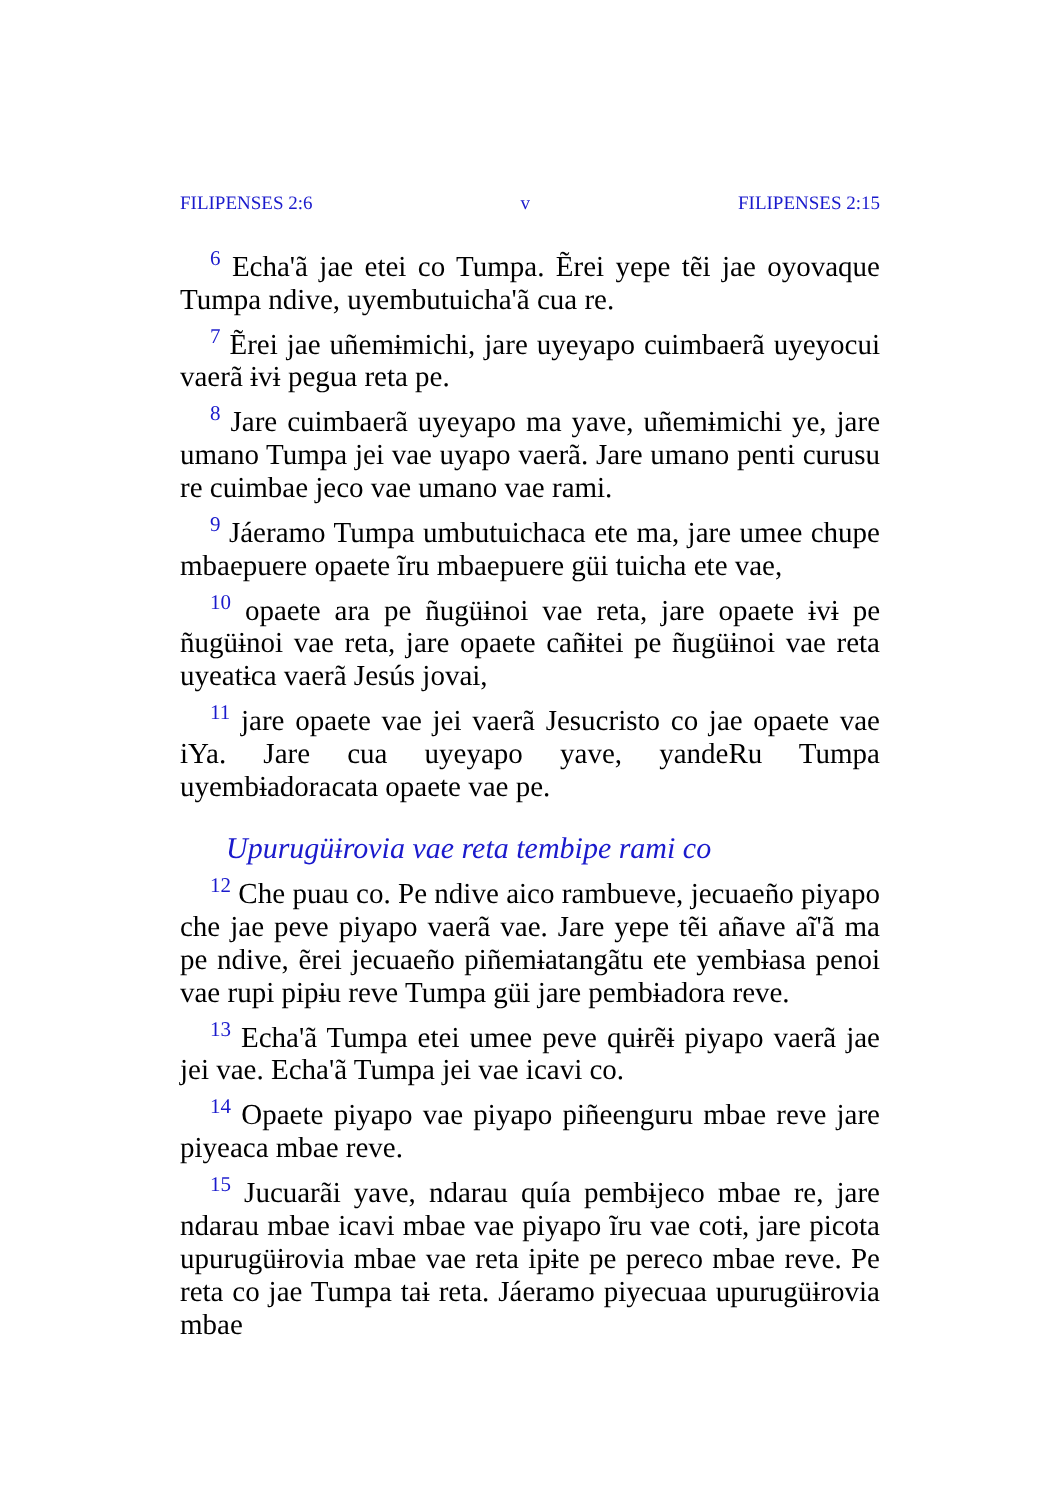FILIPENSES 2:6 v FILIPENSES 2:15
<sup>6</sup> Echa'ã jae etei co Tumpa. Ẽrei yepe tẽi jae oyovaque Tumpa ndive, uyembutuicha'ã cua re.
<sup>7</sup> Ẽrei jae uñemɨmichi, jare uyeyapo cuimbaerã uyeyocui vaerã ɨvɨ pegua reta pe.
<sup>8</sup> Jare cuimbaerã uyeyapo ma yave, uñemɨmichi ye, jare umano Tumpa jei vae uyapo vaerã. Jare umano penti curusu re cuimbae jeco vae umano vae rami.
<sup>9</sup> Jáeramo Tumpa umbutuichaca ete ma, jare umee chupe mbaepuere opaete ĩru mbaepuere güi tuicha ete vae,
<sup>10</sup> opaete ara pe ñugüɨnoi vae reta, jare opaete ɨvɨ pe ñugüɨnoi vae reta, jare opaete cañɨtei pe ñugüɨnoi vae reta uyeatɨca vaerã Jesús jovai,
<sup>11</sup> jare opaete vae jei vaerã Jesucristo co jae opaete vae iYa. Jare cua uyeyapo yave, yandeRu Tumpa uyembɨadoracata opaete vae pe.
Upurugüɨrovia vae reta tembipe rami co
<sup>12</sup> Che puau co. Pe ndive aico rambueve, jecuaeño piyapo che jae peve piyapo vaerã vae. Jare yepe tẽi añave aĩ'ã ma pe ndive, ẽrei jecuaeño piñemɨatangãtu ete yembɨasa penoi vae rupi pipɨu reve Tumpa güi jare pembɨadora reve.
<sup>13</sup> Echa'ã Tumpa etei umee peve quɨrẽɨ piyapo vaerã jae jei vae. Echa'ã Tumpa jei vae icavi co.
<sup>14</sup> Opaete piyapo vae piyapo piñeenguru mbae reve jare piyeaca mbae reve.
<sup>15</sup> Jucuarãi yave, ndarau quía pembɨjeco mbae re, jare ndarau mbae icavi mbae vae piyapo ĩru vae cotɨ, jare picota upurugüɨrovia mbae vae reta ipɨte pe pereco mbae reve. Pe reta co jae Tumpa taɨ reta. Jáeramo piyecuaa upurugüɨrovia mbae